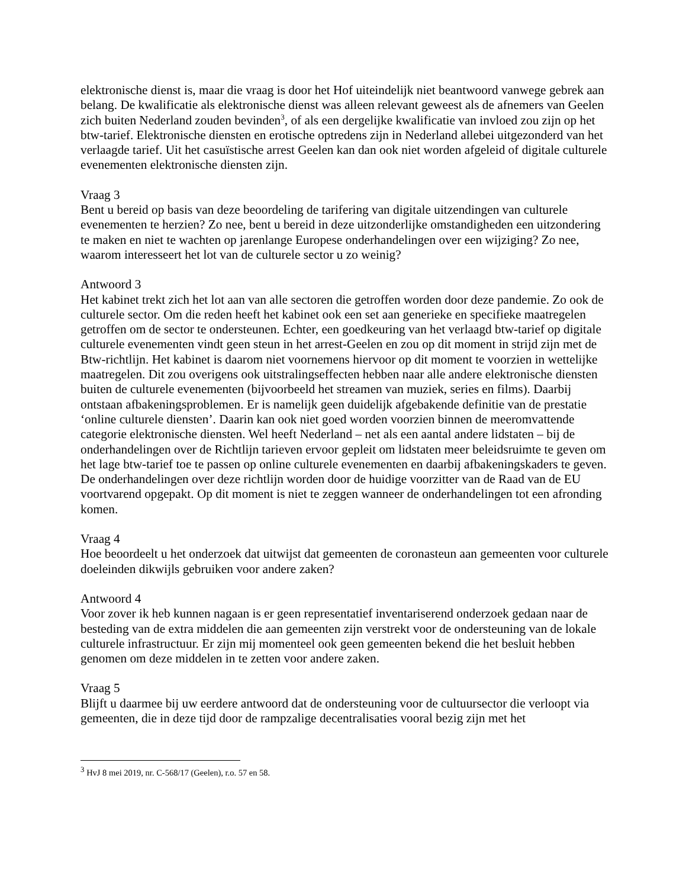elektronische dienst is, maar die vraag is door het Hof uiteindelijk niet beantwoord vanwege gebrek aan belang. De kwalificatie als elektronische dienst was alleen relevant geweest als de afnemers van Geelen zich buiten Nederland zouden bevinden<sup>3</sup>, of als een dergelijke kwalificatie van invloed zou zijn op het btw-tarief. Elektronische diensten en erotische optredens zijn in Nederland allebei uitgezonderd van het verlaagde tarief. Uit het casuïstische arrest Geelen kan dan ook niet worden afgeleid of digitale culturele evenementen elektronische diensten zijn.
Vraag 3
Bent u bereid op basis van deze beoordeling de tarifering van digitale uitzendingen van culturele evenementen te herzien? Zo nee, bent u bereid in deze uitzonderlijke omstandigheden een uitzondering te maken en niet te wachten op jarenlange Europese onderhandelingen over een wijziging? Zo nee, waarom interesseert het lot van de culturele sector u zo weinig?
Antwoord 3
Het kabinet trekt zich het lot aan van alle sectoren die getroffen worden door deze pandemie. Zo ook de culturele sector. Om die reden heeft het kabinet ook een set aan generieke en specifieke maatregelen getroffen om de sector te ondersteunen. Echter, een goedkeuring van het verlaagd btw-tarief op digitale culturele evenementen vindt geen steun in het arrest-Geelen en zou op dit moment in strijd zijn met de Btw-richtlijn. Het kabinet is daarom niet voornemens hiervoor op dit moment te voorzien in wettelijke maatregelen. Dit zou overigens ook uitstralingseffecten hebben naar alle andere elektronische diensten buiten de culturele evenementen (bijvoorbeeld het streamen van muziek, series en films). Daarbij ontstaan afbakeningsproblemen. Er is namelijk geen duidelijk afgebakende definitie van de prestatie ‘online culturele diensten’. Daarin kan ook niet goed worden voorzien binnen de meeromvattende categorie elektronische diensten. Wel heeft Nederland – net als een aantal andere lidstaten – bij de onderhandelingen over de Richtlijn tarieven ervoor gepleit om lidstaten meer beleidsruimte te geven om het lage btw-tarief toe te passen op online culturele evenementen en daarbij afbakeningskaders te geven. De onderhandelingen over deze richtlijn worden door de huidige voorzitter van de Raad van de EU voortvarend opgepakt. Op dit moment is niet te zeggen wanneer de onderhandelingen tot een afronding komen.
Vraag 4
Hoe beoordeelt u het onderzoek dat uitwijst dat gemeenten de coronasteun aan gemeenten voor culturele doeleinden dikwijls gebruiken voor andere zaken?
Antwoord 4
Voor zover ik heb kunnen nagaan is er geen representatief inventariserend onderzoek gedaan naar de besteding van de extra middelen die aan gemeenten zijn verstrekt voor de ondersteuning van de lokale culturele infrastructuur. Er zijn mij momenteel ook geen gemeenten bekend die het besluit hebben genomen om deze middelen in te zetten voor andere zaken.
Vraag 5
Blijft u daarmee bij uw eerdere antwoord dat de ondersteuning voor de cultuursector die verloopt via gemeenten, die in deze tijd door de rampzalige decentralisaties vooral bezig zijn met het
<sup>3</sup> HvJ 8 mei 2019, nr. C-568/17 (Geelen), r.o. 57 en 58.